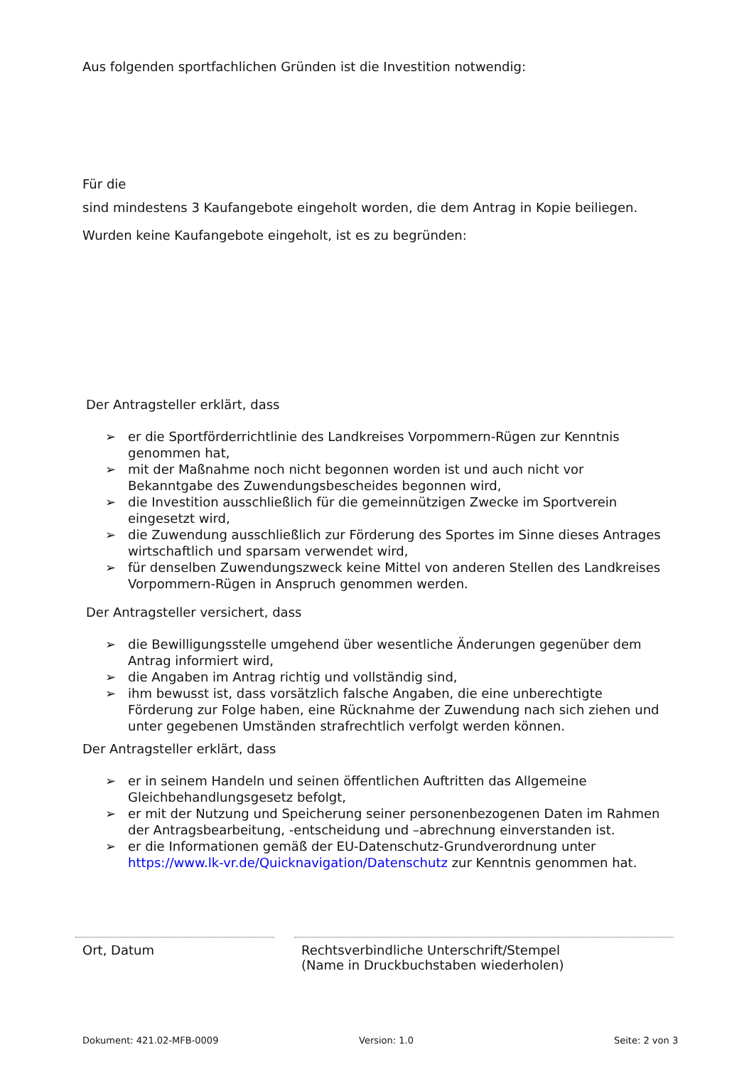Aus folgenden sportfachlichen Gründen ist die Investition notwendig:
Für die
sind mindestens 3 Kaufangebote eingeholt worden, die dem Antrag in Kopie beiliegen.
Wurden keine Kaufangebote eingeholt, ist es zu begründen:
Der Antragsteller erklärt, dass
➢ er die Sportförderrichtlinie des Landkreises Vorpommern-Rügen zur Kenntnis genommen hat,
➢ mit der Maßnahme noch nicht begonnen worden ist und auch nicht vor Bekanntgabe des Zuwendungsbescheides begonnen wird,
➢ die Investition ausschließlich für die gemeinnützigen Zwecke im Sportverein eingesetzt wird,
➢ die Zuwendung ausschließlich zur Förderung des Sportes im Sinne dieses Antrages wirtschaftlich und sparsam verwendet wird,
➢ für denselben Zuwendungszweck keine Mittel von anderen Stellen des Landkreises Vorpommern-Rügen in Anspruch genommen werden.
Der Antragsteller versichert, dass
➢ die Bewilligungsstelle umgehend über wesentliche Änderungen gegenüber dem Antrag informiert wird,
➢ die Angaben im Antrag richtig und vollständig sind,
➢ ihm bewusst ist, dass vorsätzlich falsche Angaben, die eine unberechtigte Förderung zur Folge haben, eine Rücknahme der Zuwendung nach sich ziehen und unter gegebenen Umständen strafrechtlich verfolgt werden können.
Der Antragsteller erklärt, dass
➢ er in seinem Handeln und seinen öffentlichen Auftritten das Allgemeine Gleichbehandlungsgesetz befolgt,
➢ er mit der Nutzung und Speicherung seiner personenbezogenen Daten im Rahmen der Antragsbearbeitung, -entscheidung und –abrechnung einverstanden ist.
➢ er die Informationen gemäß der EU-Datenschutz-Grundverordnung unter https://www.lk-vr.de/Quicknavigation/Datenschutz zur Kenntnis genommen hat.
Ort, Datum
Rechtsverbindliche Unterschrift/Stempel
(Name in Druckbuchstaben wiederholen)
Dokument: 421.02-MFB-0009 Version: 1.0 Seite: 2 von 3